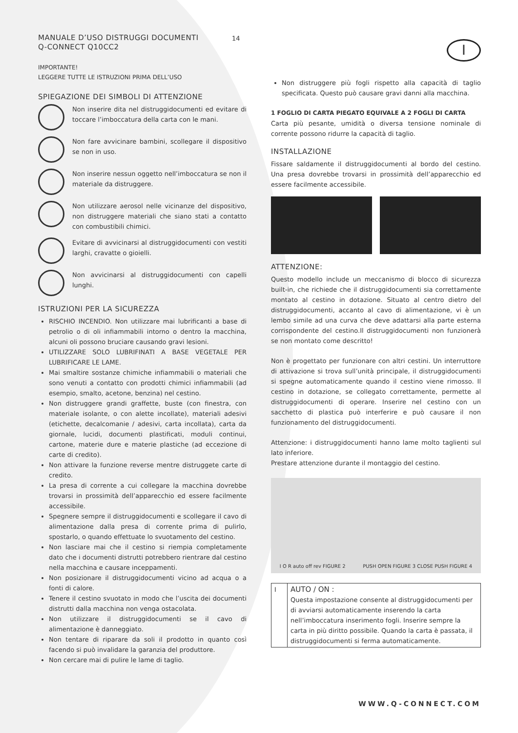I
MANUALE D’USO DISTRUGGI DOCUMENTI
Q-CONNECT Q10CC2
IMPORTANTE!
LEGGERE TUTTE LE ISTRUZIONI PRIMA DELL’USO
SPIEGAZIONE DEI SIMBOLI DI ATTENZIONE
Non inserire dita nel distruggidocumenti ed evitare di toccare l’imboccatura della carta con le mani.
Non fare avvicinare bambini, scollegare il dispositivo se non in uso.
Non inserire nessun oggetto nell’imboccatura se non il materiale da distruggere.
Non utilizzare aerosol nelle vicinanze del dispositivo, non distruggere materiali che siano stati a contatto con combustibili chimici.
Evitare di avvicinarsi al distruggidocumenti con vestiti larghi, cravatte o gioielli.
Non avvicinarsi al distruggidocumenti con capelli lunghi.
ISTRUZIONI PER LA SICUREZZA
RISCHIO INCENDIO. Non utilizzare mai lubrificanti a base di petrolio o di oli infiammabili intorno o dentro la macchina, alcuni oli possono bruciare causando gravi lesioni.
UTILIZZARE SOLO LUBRIFINATI A BASE VEGETALE PER LUBRIFICARE LE LAME.
Mai smaltire sostanze chimiche infiammabili o materiali che sono venuti a contatto con prodotti chimici infiammabili (ad esempio, smalto, acetone, benzina) nel cestino.
Non distruggere grandi graffette, buste (con finestra, con materiale isolante, o con alette incollate), materiali adesivi (etichette, decalcomanie / adesivi, carta incollata), carta da giornale, lucidi, documenti plastificati, moduli continui, cartone, materie dure e materie plastiche (ad eccezione di carte di credito).
Non attivare la funzione reverse mentre distruggete carte di credito.
La presa di corrente a cui collegare la macchina dovrebbe trovarsi in prossimità dell’apparecchio ed essere facilmente accessibile.
Spegnere sempre il distruggidocumenti e scollegare il cavo di alimentazione dalla presa di corrente prima di pulirlo, spostarlo, o quando effettuate lo svuotamento del cestino.
Non lasciare mai che il cestino si riempia completamente dato che i documenti distrutti potrebbero rientrare dal cestino nella macchina e causare inceppamenti.
Non posizionare il distruggidocumenti vicino ad acqua o a fonti di calore.
Tenere il cestino svuotato in modo che l’uscita dei documenti distrutti dalla macchina non venga ostacolata.
Non utilizzare il distruggidocumenti se il cavo di alimentazione è danneggiato.
Non tentare di riparare da soli il prodotto in quanto così facendo si può invalidare la garanzia del produttore.
Non cercare mai di pulire le lame di taglio.
14
Non distruggere più fogli rispetto alla capacità di taglio specificata. Questo può causare gravi danni alla macchina.
1 FOGLIO DI CARTA PIEGATO EQUIVALE A 2 FOGLI DI CARTA
Carta più pesante, umidità o diversa tensione nominale di corrente possono ridurre la capacità di taglio.
INSTALLAZIONE
Fissare saldamente il distruggidocumenti al bordo del cestino. Una presa dovrebbe trovarsi in prossimità dell’apparecchio ed essere facilmente accessibile.
ATTENZIONE:
Questo modello include un meccanismo di blocco di sicurezza built-in, che richiede che il distruggidocumenti sia correttamente montato al cestino in dotazione. Situato al centro dietro del distruggidocumenti, accanto al cavo di alimentazione, vi è un lembo simile ad una curva che deve adattarsi alla parte esterna corrispondente del cestino.Il distruggidocumenti non funzionerà se non montato come descritto!
Non è progettato per funzionare con altri cestini. Un interruttore di attivazione si trova sull’unità principale, il distruggidocumenti si spegne automaticamente quando il cestino viene rimosso. Il cestino in dotazione, se collegato correttamente, permette al distruggidocumenti di operare. Inserire nel cestino con un sacchetto di plastica può interferire e può causare il non funzionamento del distruggidocumenti.
Attenzione: i distruggidocumenti hanno lame molto taglienti sul lato inferiore.
Prestare attenzione durante il montaggio del cestino.
I O R auto off rev FIGURE 2 PUSH OPEN FIGURE 3 CLOSE PUSH FIGURE 4
| I | AUTO / ON : Questa impostazione consente al distruggidocumenti per di avviarsi automaticamente inserendo la carta nell’imboccatura inserimento fogli. Inserire sempre la carta in più diritto possibile. Quando la carta è passata, il distruggidocumenti si ferma automaticamente. |
WWW.Q-CONNECT.COM